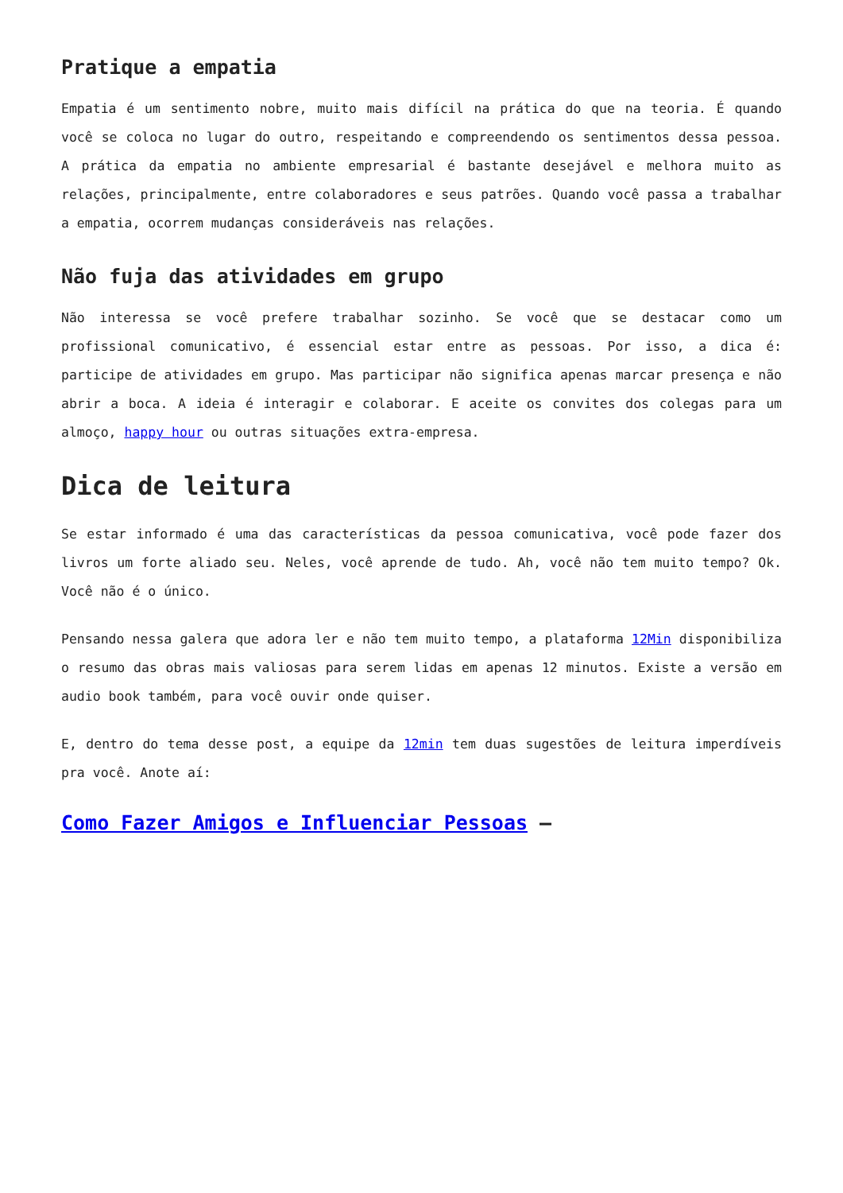Pratique a empatia
Empatia é um sentimento nobre, muito mais difícil na prática do que na teoria. É quando você se coloca no lugar do outro, respeitando e compreendendo os sentimentos dessa pessoa. A prática da empatia no ambiente empresarial é bastante desejável e melhora muito as relações, principalmente, entre colaboradores e seus patrões. Quando você passa a trabalhar a empatia, ocorrem mudanças consideráveis nas relações.
Não fuja das atividades em grupo
Não interessa se você prefere trabalhar sozinho. Se você que se destacar como um profissional comunicativo, é essencial estar entre as pessoas. Por isso, a dica é: participe de atividades em grupo. Mas participar não significa apenas marcar presença e não abrir a boca. A ideia é interagir e colaborar. E aceite os convites dos colegas para um almoço, happy hour ou outras situações extra-empresa.
Dica de leitura
Se estar informado é uma das características da pessoa comunicativa, você pode fazer dos livros um forte aliado seu. Neles, você aprende de tudo. Ah, você não tem muito tempo? Ok. Você não é o único.
Pensando nessa galera que adora ler e não tem muito tempo, a plataforma 12Min disponibiliza o resumo das obras mais valiosas para serem lidas em apenas 12 minutos. Existe a versão em audio book também, para você ouvir onde quiser.
E, dentro do tema desse post, a equipe da 12min tem duas sugestões de leitura imperdíveis pra você. Anote aí:
Como Fazer Amigos e Influenciar Pessoas –